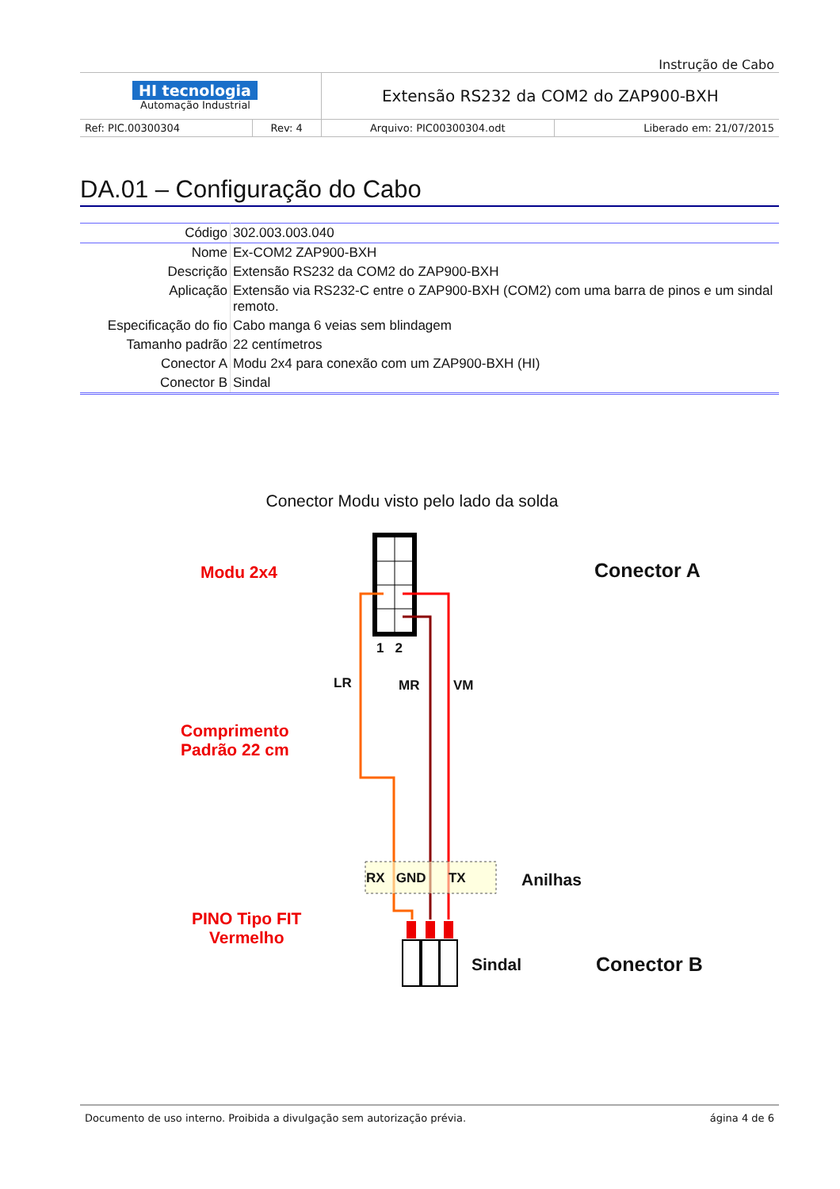Instrução de Cabo
| HI tecnologia Automação Industrial | | Extensão RS232 da COM2 do ZAP900-BXH | |
| Ref: PIC.00300304 | Rev: 4 | Arquivo: PIC00300304.odt | Liberado em: 21/07/2015 |
DA.01 – Configuração do Cabo
| Código | 302.003.003.040 |
| Nome | Ex-COM2 ZAP900-BXH |
| Descrição | Extensão RS232 da COM2 do ZAP900-BXH |
| Aplicação | Extensão via RS232-C entre o ZAP900-BXH (COM2) com uma barra de pinos e um sindal remoto. |
| Especificação do fio | Cabo manga 6 veias sem blindagem |
| Tamanho padrão | 22 centímetros |
| Conector A | Modu 2x4 para conexão com um ZAP900-BXH (HI) |
| Conector B | Sindal |
Conector Modu visto pelo lado da solda
Modu 2x4 Conector A
1 2
LR MR VM
Comprimento
Padrão 22 cm
RX GND TX Anilhas
PINO Tipo FIT
Vermelho
Sindal Conector B
Documento de uso interno. Proibida a divulgação sem autorização prévia. ágina 4 de 6